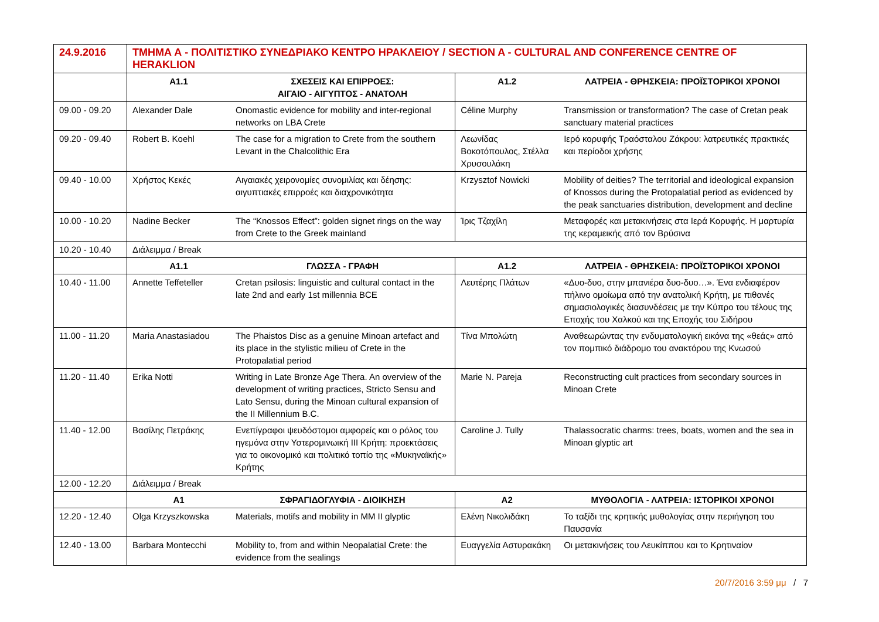| 24.9.2016 | ΤΜΗΜΑ Α - ΠΟΛΙΤΙΣΤΙΚΟ ΣΥΝΕΔΡΙΑΚΟ ΚΕΝΤΡΟ ΗΡΑΚΛΕΙΟΥ / SECTION A - CULTURAL AND CONFERENCE CENTRE OF HERAKLION | | | |
| | Α1.1 | ΣΧΕΣΕΙΣ ΚΑΙ ΕΠΙΡΡΟΕΣ: ΑΙΓΑΙΟ - ΑΙΓΥΠΤΟΣ - ΑΝΑΤΟΛΗ | Α1.2 | ΛΑΤΡΕΙΑ - ΘΡΗΣΚΕΙΑ: ΠΡΟΪΣΤΟΡΙΚΟΙ ΧΡΟΝΟΙ |
| 09.00 - 09.20 | Alexander Dale | Onomastic evidence for mobility and inter-regional networks on LBA Crete | Céline Murphy | Transmission or transformation? The case of Cretan peak sanctuary material practices |
| 09.20 - 09.40 | Robert B. Koehl | The case for a migration to Crete from the southern Levant in the Chalcolithic Era | Λεωνίδας Βοκοτόπουλος, Στέλλα Χρυσουλάκη | Ιερό κορυφής Τραόσταλου Ζάκρου: λατρευτικές πρακτικές και περίοδοι χρήσης |
| 09.40 - 10.00 | Χρήστος Κεκές | Αιγαιακές χειρονομίες συνομιλίας και δέησης: αιγυπτιακές επιρροές και διαχρονικότητα | Krzysztof Nowicki | Mobility of deities? The territorial and ideological expansion of Knossos during the Protopalatial period as evidenced by the peak sanctuaries distribution, development and decline |
| 10.00 - 10.20 | Nadine Becker | The “Knossos Effect”: golden signet rings on the way from Crete to the Greek mainland | Ίρις Τζαχίλη | Μεταφορές και μετακινήσεις στα Ιερά Κορυφής. Η μαρτυρία της κεραμεικής από τον Βρύσινα |
| 10.20 - 10.40 | Διάλειμμα / Break | | | |
| | Α1.1 | ΓΛΩΣΣΑ - ΓΡΑΦΗ | Α1.2 | ΛΑΤΡΕΙΑ - ΘΡΗΣΚΕΙΑ: ΠΡΟΪΣΤΟΡΙΚΟΙ ΧΡΟΝΟΙ |
| 10.40 - 11.00 | Annette Teffeteller | Cretan psilosis: linguistic and cultural contact in the late 2nd and early 1st millennia BCE | Λευτέρης Πλάτων | «Δυο-δυο, στην μπανιέρα δυο-δυο…». Ένα ενδιαφέρον πήλινο ομοίωμα από την ανατολική Κρήτη, με πιθανές σημασιολογικές διασυνδέσεις με την Κύπρο του τέλους της Εποχής του Χαλκού και της Εποχής του Σιδήρου |
| 11.00 - 11.20 | Maria Anastasiadou | The Phaistos Disc as a genuine Minoan artefact and its place in the stylistic milieu of Crete in the Protopalatial period | Τίνα Μπολώτη | Αναθεωρώντας την ενδυματολογική εικόνα της «θεάς» από τον πομπικό διάδρομο του ανακτόρου της Κνωσού |
| 11.20 - 11.40 | Erika Notti | Writing in Late Bronze Age Thera. An overview of the development of writing practices, Stricto Sensu and Lato Sensu, during the Minoan cultural expansion of the II Millennium B.C. | Marie N. Pareja | Reconstructing cult practices from secondary sources in Minoan Crete |
| 11.40 - 12.00 | Βασίλης Πετράκης | Ενεπίγραφοι ψευδόστομοι αμφορείς και ο ρόλος του ηγεμόνα στην Υστερομινωική ΙΙΙ Κρήτη: προεκτάσεις για το οικονομικό και πολιτικό τοπίο της «Μυκηναϊκής» Κρήτης | Caroline J. Tully | Thalassocratic charms: trees, boats, women and the sea in Minoan glyptic art |
| 12.00 - 12.20 | Διάλειμμα / Break | | | |
| | Α1 | ΣΦΡΑΓΙΔΟΓΛΥΦΙΑ - ΔΙΟΙΚΗΣΗ | Α2 | ΜΥΘΟΛΟΓΙΑ - ΛΑΤΡΕΙΑ: ΙΣΤΟΡΙΚΟΙ ΧΡΟΝΟΙ |
| 12.20 - 12.40 | Olga Krzyszkowska | Materials, motifs and mobility in MM II glyptic | Ελένη Νικολιδάκη | Το ταξίδι της κρητικής μυθολογίας στην περιήγηση του Παυσανία |
| 12.40 - 13.00 | Barbara Montecchi | Mobility to, from and within Neopalatial Crete: the evidence from the sealings | Ευαγγελία Αστυρακάκη | Οι μετακινήσεις του Λευκίππου και το Κρητιναίον |
20/7/2016 3:59 μμ / 7